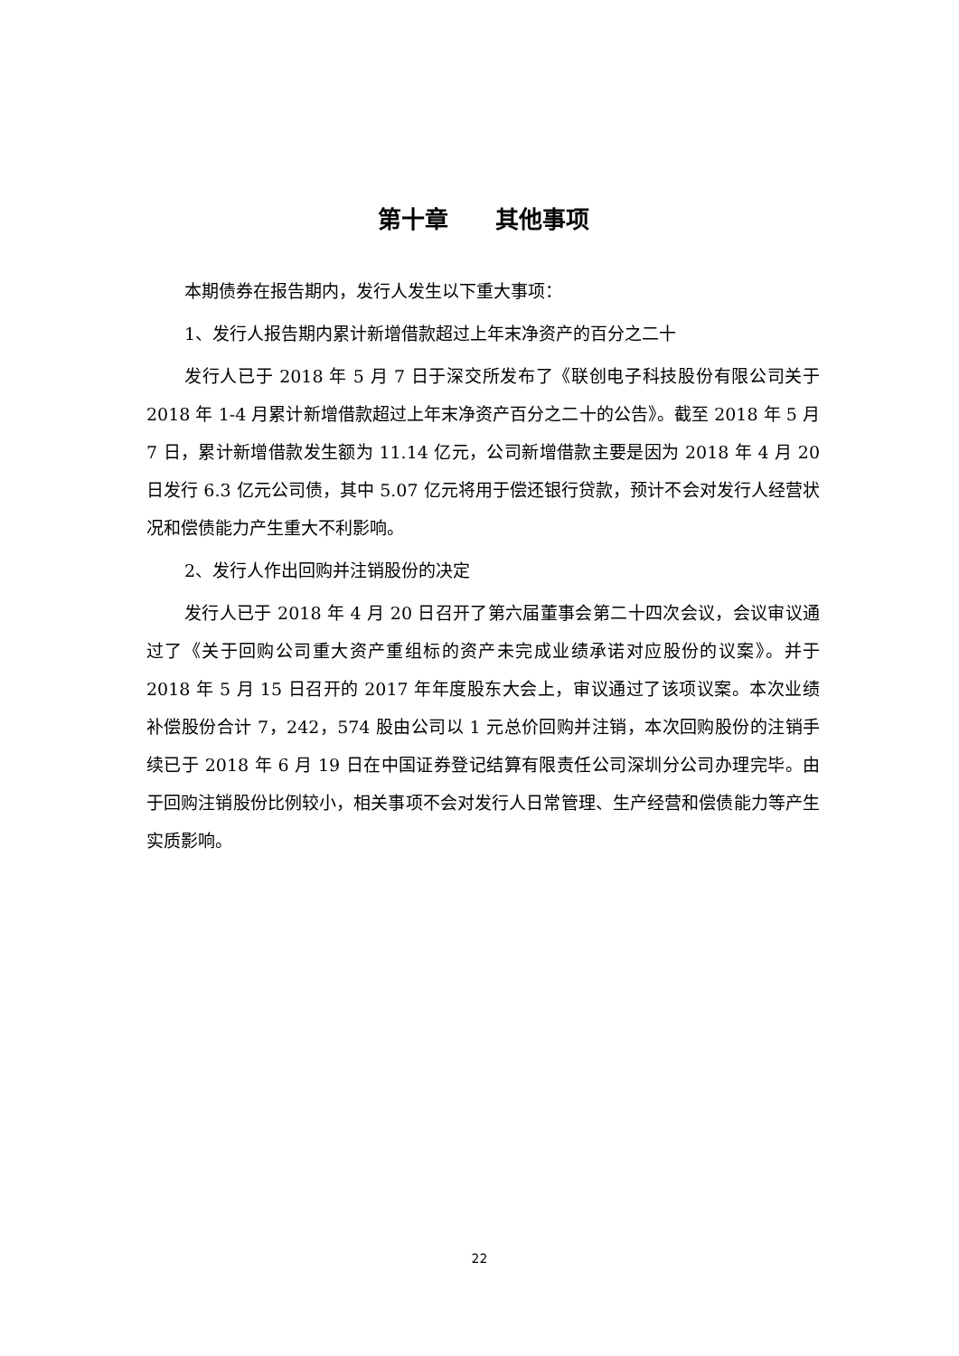第十章　　其他事项
本期债券在报告期内，发行人发生以下重大事项：
1、发行人报告期内累计新增借款超过上年末净资产的百分之二十
发行人已于 2018 年 5 月 7 日于深交所发布了《联创电子科技股份有限公司关于 2018 年 1-4 月累计新增借款超过上年末净资产百分之二十的公告》。截至 2018 年 5 月 7 日，累计新增借款发生额为 11.14 亿元，公司新增借款主要是因为 2018 年 4 月 20 日发行 6.3 亿元公司债，其中 5.07 亿元将用于偿还银行贷款，预计不会对发行人经营状况和偿债能力产生重大不利影响。
2、发行人作出回购并注销股份的决定
发行人已于 2018 年 4 月 20 日召开了第六届董事会第二十四次会议，会议审议通过了《关于回购公司重大资产重组标的资产未完成业绩承诺对应股份的议案》。并于 2018 年 5 月 15 日召开的 2017 年年度股东大会上，审议通过了该项议案。本次业绩补偿股份合计 7，242，574 股由公司以 1 元总价回购并注销，本次回购股份的注销手续已于 2018 年 6 月 19 日在中国证券登记结算有限责任公司深圳分公司办理完毕。由于回购注销股份比例较小，相关事项不会对发行人日常管理、生产经营和偿债能力等产生实质影响。
22